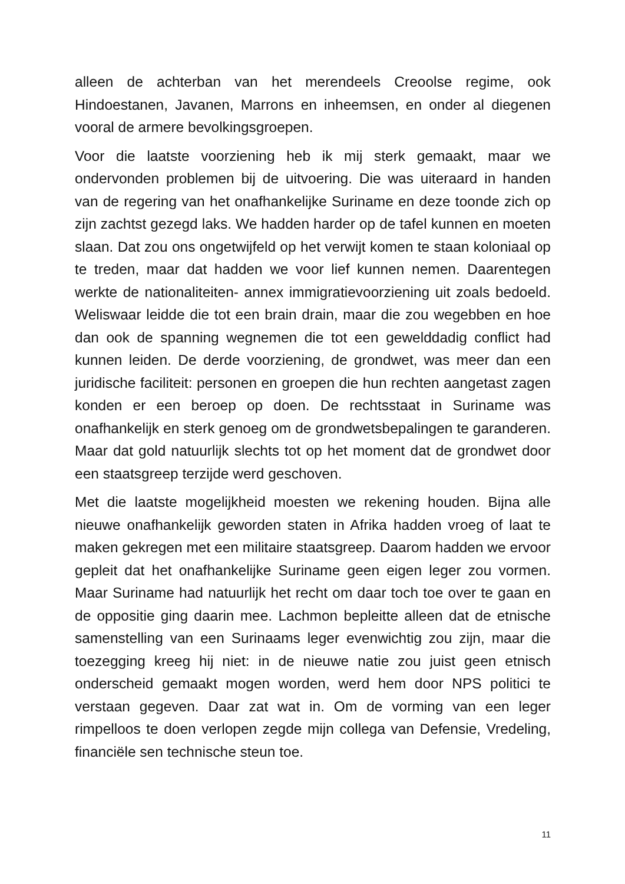alleen de achterban van het merendeels Creoolse regime, ook Hindoestanen, Javanen, Marrons en inheemsen, en onder al diegenen vooral de armere bevolkingsgroepen.
Voor die laatste voorziening heb ik mij sterk gemaakt, maar we ondervonden problemen bij de uitvoering. Die was uiteraard in handen van de regering van het onafhankelijke Suriname en deze toonde zich op zijn zachtst gezegd laks. We hadden harder op de tafel kunnen en moeten slaan. Dat zou ons ongetwijfeld op het verwijt komen te staan koloniaal op te treden, maar dat hadden we voor lief kunnen nemen. Daarentegen werkte de nationaliteiten- annex immigratievoorziening uit zoals bedoeld. Weliswaar leidde die tot een brain drain, maar die zou wegebben en hoe dan ook de spanning wegnemen die tot een gewelddadig conflict had kunnen leiden. De derde voorziening, de grondwet, was meer dan een juridische faciliteit: personen en groepen die hun rechten aangetast zagen konden er een beroep op doen. De rechtsstaat in Suriname was onafhankelijk en sterk genoeg om de grondwetsbepalingen te garanderen. Maar dat gold natuurlijk slechts tot op het moment dat de grondwet door een staatsgreep terzijde werd geschoven.
Met die laatste mogelijkheid moesten we rekening houden. Bijna alle nieuwe onafhankelijk geworden staten in Afrika hadden vroeg of laat te maken gekregen met een militaire staatsgreep. Daarom hadden we ervoor gepleit dat het onafhankelijke Suriname geen eigen leger zou vormen. Maar Suriname had natuurlijk het recht om daar toch toe over te gaan en de oppositie ging daarin mee. Lachmon bepleitte alleen dat de etnische samenstelling van een Surinaams leger evenwichtig zou zijn, maar die toezegging kreeg hij niet: in de nieuwe natie zou juist geen etnisch onderscheid gemaakt mogen worden, werd hem door NPS politici te verstaan gegeven. Daar zat wat in. Om de vorming van een leger rimpelloos te doen verlopen zegde mijn collega van Defensie, Vredeling, financiële sen technische steun toe.
11